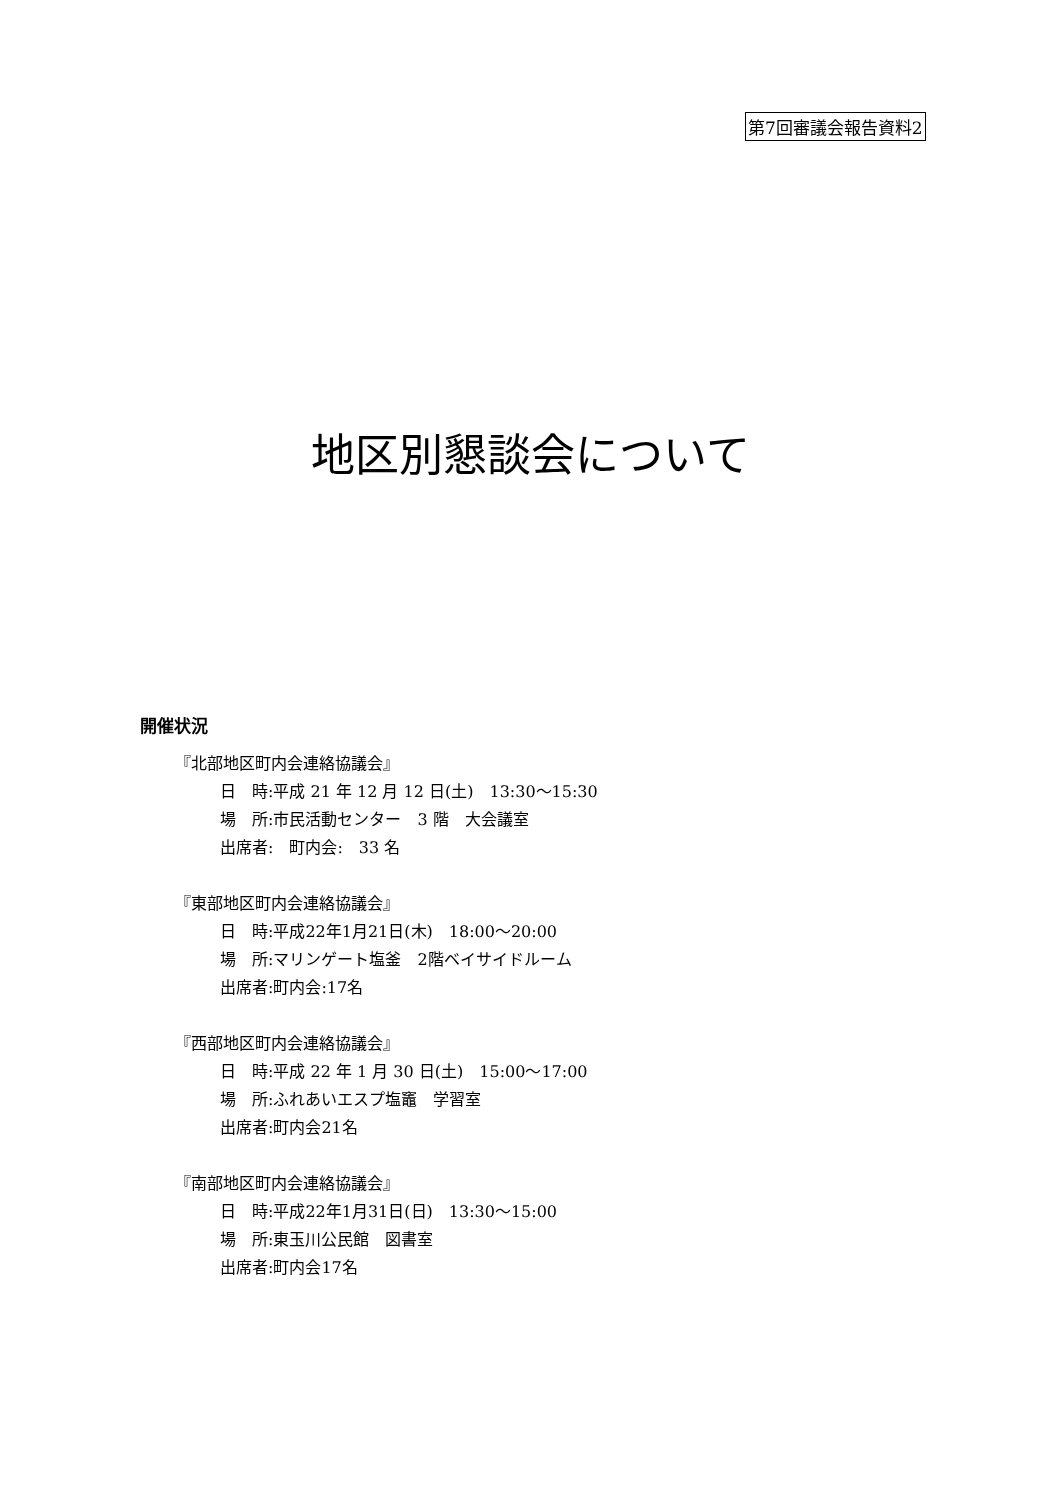第7回審議会報告資料2
地区別懇談会について
開催状況
『北部地区町内会連絡協議会』
日　時:平成 21 年 12 月 12 日(土)　13:30～15:30
場　所:市民活動センター　3 階　大会議室
出席者:　町内会:　33 名
『東部地区町内会連絡協議会』
日　時:平成22年1月21日(木)　18:00～20:00
場　所:マリンゲート塩釜　2階ベイサイドルーム
出席者:町内会:17名
『西部地区町内会連絡協議会』
日　時:平成 22 年 1 月 30 日(土)　15:00～17:00
場　所:ふれあいエスプ塩竈　学習室
出席者:町内会21名
『南部地区町内会連絡協議会』
日　時:平成22年1月31日(日)　13:30～15:00
場　所:東玉川公民館　図書室
出席者:町内会17名